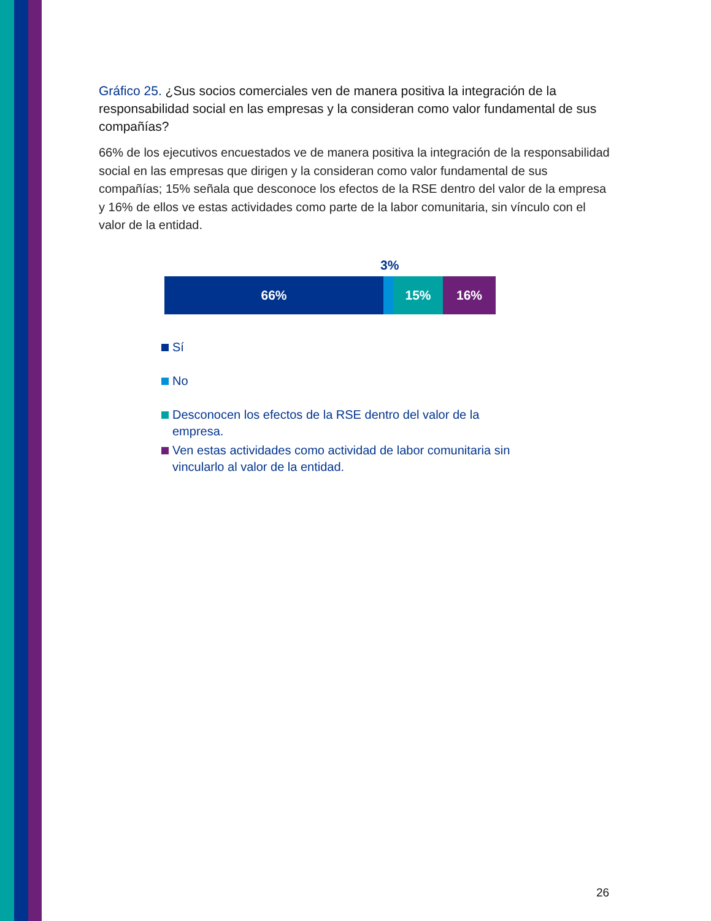Gráfico 25. ¿Sus socios comerciales ven de manera positiva la integración de la responsabilidad social en las empresas y la consideran como valor fundamental de sus compañías?
66% de los ejecutivos encuestados ve de manera positiva la integración de la responsabilidad social en las empresas que dirigen y la consideran como valor fundamental de sus compañías; 15% señala que desconoce los efectos de la RSE dentro del valor de la empresa y 16% de ellos ve estas actividades como parte de la labor comunitaria, sin vínculo con el valor de la entidad.
3%
66% 15% 16%
Sí
No
Desconocen los efectos de la RSE dentro del valor de la
empresa.
Ven estas actividades como actividad de labor comunitaria sin
vincularlo al valor de la entidad.
26